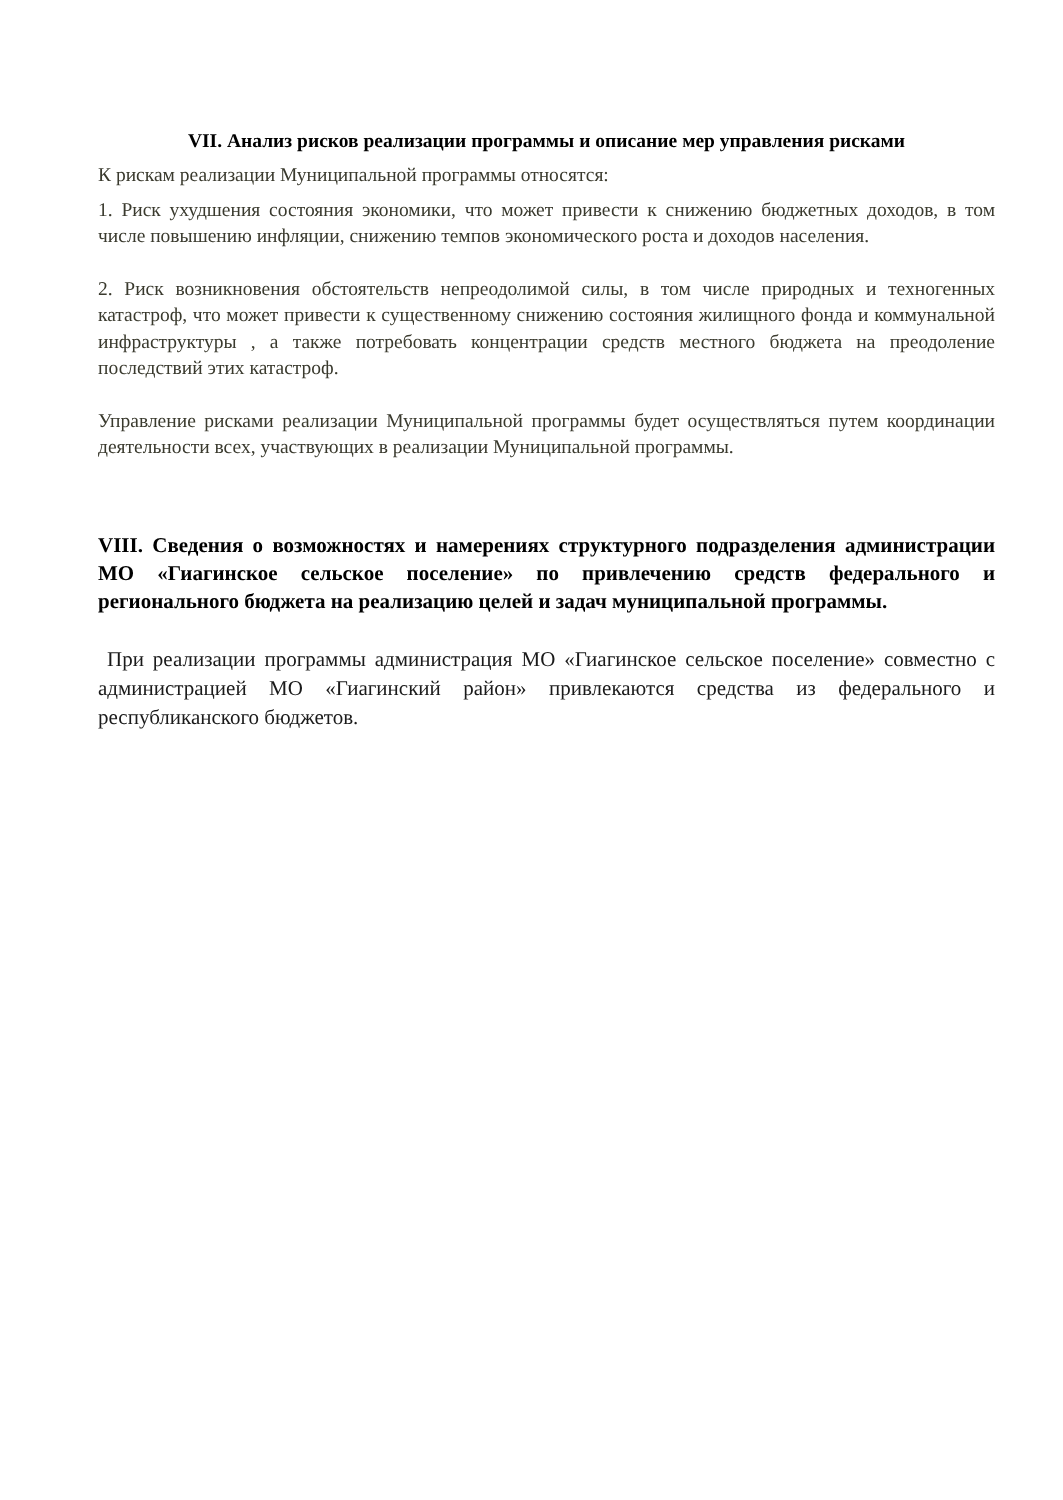VII. Анализ рисков реализации программы и описание мер управления рисками
К рискам реализации Муниципальной программы относятся:
1. Риск ухудшения состояния экономики, что может привести к снижению бюджетных доходов, в том числе повышению инфляции, снижению темпов экономического роста и доходов населения.
2. Риск возникновения обстоятельств непреодолимой силы, в том числе природных и техногенных катастроф, что может привести к существенному снижению состояния жилищного фонда и коммунальной инфраструктуры , а также потребовать концентрации средств местного бюджета на преодоление последствий этих катастроф.
Управление рисками реализации Муниципальной программы будет осуществляться путем координации деятельности всех, участвующих в реализации Муниципальной программы.
VIII. Сведения о возможностях и намерениях структурного подразделения администрации МО «Гиагинское сельское поселение» по привлечению средств федерального и регионального бюджета на реализацию целей и задач муниципальной программы.
При реализации программы администрация МО «Гиагинское сельское поселение» совместно с администрацией МО «Гиагинский район» привлекаются средства из федерального и республиканского бюджетов.